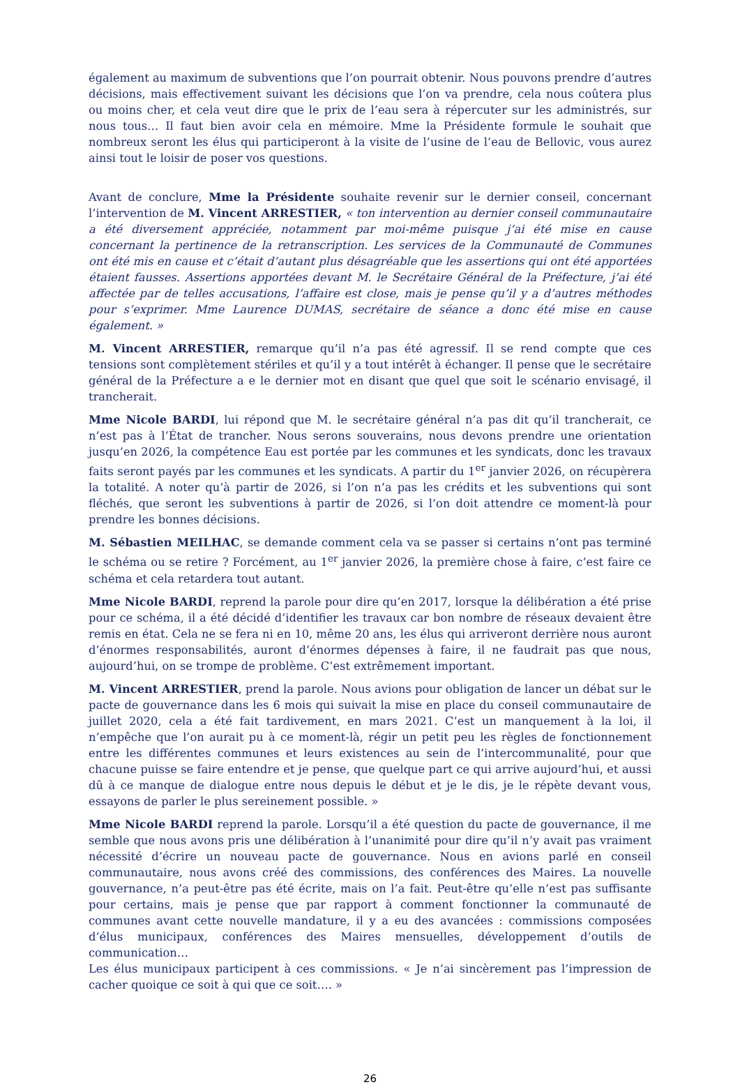également au maximum de subventions que l’on pourrait obtenir. Nous pouvons prendre d’autres décisions, mais effectivement suivant les décisions que l’on va prendre, cela nous coûtera plus ou moins cher, et cela veut dire que le prix de l’eau sera à répercuter sur les administrés, sur nous tous… Il faut bien avoir cela en mémoire. Mme la Présidente formule le souhait que nombreux seront les élus qui participeront à la visite de l’usine de l’eau de Bellovic, vous aurez ainsi tout le loisir de poser vos questions.
Avant de conclure, Mme la Présidente souhaite revenir sur le dernier conseil, concernant l’intervention de M. Vincent ARRESTIER, « ton intervention au dernier conseil communautaire a été diversement appréciée, notamment par moi-même puisque j’ai été mise en cause concernant la pertinence de la retranscription. Les services de la Communauté de Communes ont été mis en cause et c’était d’autant plus désagréable que les assertions qui ont été apportées étaient fausses. Assertions apportées devant M. le Secrétaire Général de la Préfecture, j’ai été affectée par de telles accusations, l’affaire est close, mais je pense qu’il y a d’autres méthodes pour s’exprimer. Mme Laurence DUMAS, secrétaire de séance a donc été mise en cause également. »
M. Vincent ARRESTIER, remarque qu’il n’a pas été agressif. Il se rend compte que ces tensions sont complètement stériles et qu’il y a tout intérêt à échanger. Il pense que le secrétaire général de la Préfecture a e le dernier mot en disant que quel que soit le scénario envisagé, il trancherait.
Mme Nicole BARDI, lui répond que M. le secrétaire général n’a pas dit qu’il trancherait, ce n’est pas à l’État de trancher. Nous serons souverains, nous devons prendre une orientation jusqu’en 2026, la compétence Eau est portée par les communes et les syndicats, donc les travaux faits seront payés par les communes et les syndicats. A partir du 1<sup>er</sup> janvier 2026, on récupèrera la totalité. A noter qu’à partir de 2026, si l’on n’a pas les crédits et les subventions qui sont fléchés, que seront les subventions à partir de 2026, si l’on doit attendre ce moment-là pour prendre les bonnes décisions.
M. Sébastien MEILHAC, se demande comment cela va se passer si certains n’ont pas terminé le schéma ou se retire ? Forcément, au 1<sup>er</sup> janvier 2026, la première chose à faire, c’est faire ce schéma et cela retardera tout autant.
Mme Nicole BARDI, reprend la parole pour dire qu’en 2017, lorsque la délibération a été prise pour ce schéma, il a été décidé d’identifier les travaux car bon nombre de réseaux devaient être remis en état. Cela ne se fera ni en 10, même 20 ans, les élus qui arriveront derrière nous auront d’énormes responsabilités, auront d’énormes dépenses à faire, il ne faudrait pas que nous, aujourd’hui, on se trompe de problème. C’est extrêmement important.
M. Vincent ARRESTIER, prend la parole. Nous avions pour obligation de lancer un débat sur le pacte de gouvernance dans les 6 mois qui suivait la mise en place du conseil communautaire de juillet 2020, cela a été fait tardivement, en mars 2021. C’est un manquement à la loi, il n’empêche que l’on aurait pu à ce moment-là, régir un petit peu les règles de fonctionnement entre les différentes communes et leurs existences au sein de l’intercommunalité, pour que chacune puisse se faire entendre et je pense, que quelque part ce qui arrive aujourd’hui, et aussi dû à ce manque de dialogue entre nous depuis le début et je le dis, je le répète devant vous, essayons de parler le plus sereinement possible. »
Mme Nicole BARDI reprend la parole. Lorsqu’il a été question du pacte de gouvernance, il me semble que nous avons pris une délibération à l’unanimité pour dire qu’il n’y avait pas vraiment nécessité d’écrire un nouveau pacte de gouvernance. Nous en avions parlé en conseil communautaire, nous avons créé des commissions, des conférences des Maires. La nouvelle gouvernance, n’a peut-être pas été écrite, mais on l’a fait. Peut-être qu’elle n’est pas suffisante pour certains, mais je pense que par rapport à comment fonctionner la communauté de communes avant cette nouvelle mandature, il y a eu des avancées : commissions composées d’élus municipaux, conférences des Maires mensuelles, développement d’outils de communication…
Les élus municipaux participent à ces commissions. « Je n’ai sincèrement pas l’impression de cacher quoique ce soit à qui que ce soit…. »
26